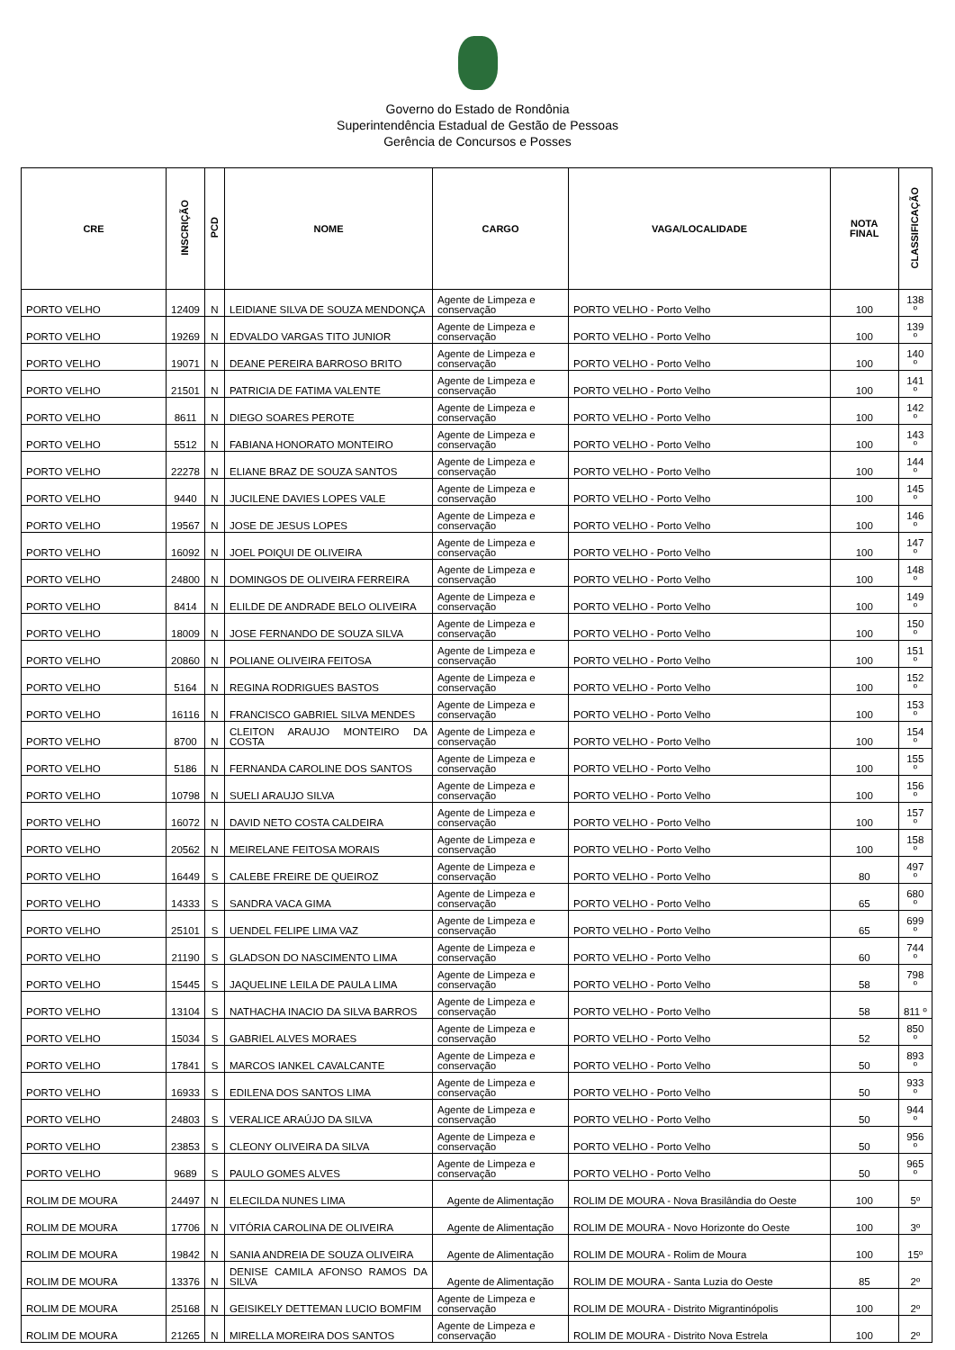Governo do Estado de Rondônia
Superintendência Estadual de Gestão de Pessoas
Gerência de Concursos e Posses
| CRE | INSCRIÇÃO | PCD | NOME | CARGO | VAGA/LOCALIDADE | NOTA FINAL | CLASSIFICAÇÃO |
| --- | --- | --- | --- | --- | --- | --- | --- |
| PORTO VELHO | 12409 | N | LEIDIANE SILVA DE SOUZA MENDONÇA | Agente de Limpeza e conservação | PORTO VELHO - Porto Velho | 100 | 138 º |
| PORTO VELHO | 19269 | N | EDVALDO VARGAS TITO JUNIOR | Agente de Limpeza e conservação | PORTO VELHO - Porto Velho | 100 | 139 º |
| PORTO VELHO | 19071 | N | DEANE PEREIRA BARROSO BRITO | Agente de Limpeza e conservação | PORTO VELHO - Porto Velho | 100 | 140 º |
| PORTO VELHO | 21501 | N | PATRICIA DE FATIMA VALENTE | Agente de Limpeza e conservação | PORTO VELHO - Porto Velho | 100 | 141 º |
| PORTO VELHO | 8611 | N | DIEGO SOARES PEROTE | Agente de Limpeza e conservação | PORTO VELHO - Porto Velho | 100 | 142 º |
| PORTO VELHO | 5512 | N | FABIANA HONORATO MONTEIRO | Agente de Limpeza e conservação | PORTO VELHO - Porto Velho | 100 | 143 º |
| PORTO VELHO | 22278 | N | ELIANE BRAZ DE SOUZA SANTOS | Agente de Limpeza e conservação | PORTO VELHO - Porto Velho | 100 | 144 º |
| PORTO VELHO | 9440 | N | JUCILENE DAVIES LOPES VALE | Agente de Limpeza e conservação | PORTO VELHO - Porto Velho | 100 | 145 º |
| PORTO VELHO | 19567 | N | JOSE DE JESUS LOPES | Agente de Limpeza e conservação | PORTO VELHO - Porto Velho | 100 | 146 º |
| PORTO VELHO | 16092 | N | JOEL POIQUI DE OLIVEIRA | Agente de Limpeza e conservação | PORTO VELHO - Porto Velho | 100 | 147 º |
| PORTO VELHO | 24800 | N | DOMINGOS DE OLIVEIRA FERREIRA | Agente de Limpeza e conservação | PORTO VELHO - Porto Velho | 100 | 148 º |
| PORTO VELHO | 8414 | N | ELILDE DE ANDRADE BELO OLIVEIRA | Agente de Limpeza e conservação | PORTO VELHO - Porto Velho | 100 | 149 º |
| PORTO VELHO | 18009 | N | JOSE FERNANDO DE SOUZA SILVA | Agente de Limpeza e conservação | PORTO VELHO - Porto Velho | 100 | 150 º |
| PORTO VELHO | 20860 | N | POLIANE OLIVEIRA FEITOSA | Agente de Limpeza e conservação | PORTO VELHO - Porto Velho | 100 | 151 º |
| PORTO VELHO | 5164 | N | REGINA RODRIGUES BASTOS | Agente de Limpeza e conservação | PORTO VELHO - Porto Velho | 100 | 152 º |
| PORTO VELHO | 16116 | N | FRANCISCO GABRIEL SILVA MENDES | Agente de Limpeza e conservação | PORTO VELHO - Porto Velho | 100 | 153 º |
| PORTO VELHO | 8700 | N | CLEITON ARAUJO MONTEIRO DA COSTA | Agente de Limpeza e conservação | PORTO VELHO - Porto Velho | 100 | 154 º |
| PORTO VELHO | 5186 | N | FERNANDA CAROLINE DOS SANTOS | Agente de Limpeza e conservação | PORTO VELHO - Porto Velho | 100 | 155 º |
| PORTO VELHO | 10798 | N | SUELI ARAUJO SILVA | Agente de Limpeza e conservação | PORTO VELHO - Porto Velho | 100 | 156 º |
| PORTO VELHO | 16072 | N | DAVID NETO COSTA CALDEIRA | Agente de Limpeza e conservação | PORTO VELHO - Porto Velho | 100 | 157 º |
| PORTO VELHO | 20562 | N | MEIRELANE FEITOSA MORAIS | Agente de Limpeza e conservação | PORTO VELHO - Porto Velho | 100 | 158 º |
| PORTO VELHO | 16449 | S | CALEBE FREIRE DE QUEIROZ | Agente de Limpeza e conservação | PORTO VELHO - Porto Velho | 80 | 497 º |
| PORTO VELHO | 14333 | S | SANDRA VACA GIMA | Agente de Limpeza e conservação | PORTO VELHO - Porto Velho | 65 | 680 º |
| PORTO VELHO | 25101 | S | UENDEL FELIPE LIMA VAZ | Agente de Limpeza e conservação | PORTO VELHO - Porto Velho | 65 | 699 º |
| PORTO VELHO | 21190 | S | GLADSON DO NASCIMENTO LIMA | Agente de Limpeza e conservação | PORTO VELHO - Porto Velho | 60 | 744 º |
| PORTO VELHO | 15445 | S | JAQUELINE LEILA DE PAULA LIMA | Agente de Limpeza e conservação | PORTO VELHO - Porto Velho | 58 | 798 º |
| PORTO VELHO | 13104 | S | NATHACHA INACIO DA SILVA BARROS | Agente de Limpeza e conservação | PORTO VELHO - Porto Velho | 58 | 811 º |
| PORTO VELHO | 15034 | S | GABRIEL ALVES MORAES | Agente de Limpeza e conservação | PORTO VELHO - Porto Velho | 52 | 850 º |
| PORTO VELHO | 17841 | S | MARCOS IANKEL CAVALCANTE | Agente de Limpeza e conservação | PORTO VELHO - Porto Velho | 50 | 893 º |
| PORTO VELHO | 16933 | S | EDILENA DOS SANTOS LIMA | Agente de Limpeza e conservação | PORTO VELHO - Porto Velho | 50 | 933 º |
| PORTO VELHO | 24803 | S | VERALICE ARAÚJO DA SILVA | Agente de Limpeza e conservação | PORTO VELHO - Porto Velho | 50 | 944 º |
| PORTO VELHO | 23853 | S | CLEONY OLIVEIRA DA SILVA | Agente de Limpeza e conservação | PORTO VELHO - Porto Velho | 50 | 956 º |
| PORTO VELHO | 9689 | S | PAULO GOMES ALVES | Agente de Limpeza e conservação | PORTO VELHO - Porto Velho | 50 | 965 º |
| ROLIM DE MOURA | 24497 | N | ELECILDA NUNES LIMA | Agente de Alimentação | ROLIM DE MOURA - Nova Brasilândia do Oeste | 100 | 5º |
| ROLIM DE MOURA | 17706 | N | VITÓRIA CAROLINA DE OLIVEIRA | Agente de Alimentação | ROLIM DE MOURA - Novo Horizonte do Oeste | 100 | 3º |
| ROLIM DE MOURA | 19842 | N | SANIA ANDREIA DE SOUZA OLIVEIRA | Agente de Alimentação | ROLIM DE MOURA - Rolim de Moura | 100 | 15º |
| ROLIM DE MOURA | 13376 | N | DENISE CAMILA AFONSO RAMOS DA SILVA | Agente de Alimentação | ROLIM DE MOURA - Santa Luzia do Oeste | 85 | 2º |
| ROLIM DE MOURA | 25168 | N | GEISIKELY DETTEMAN LUCIO BOMFIM | Agente de Limpeza e conservação | ROLIM DE MOURA - Distrito Migrantinópolis | 100 | 2º |
| ROLIM DE MOURA | 21265 | N | MIRELLA MOREIRA DOS SANTOS | Agente de Limpeza e conservação | ROLIM DE MOURA - Distrito Nova Estrela | 100 | 2º |